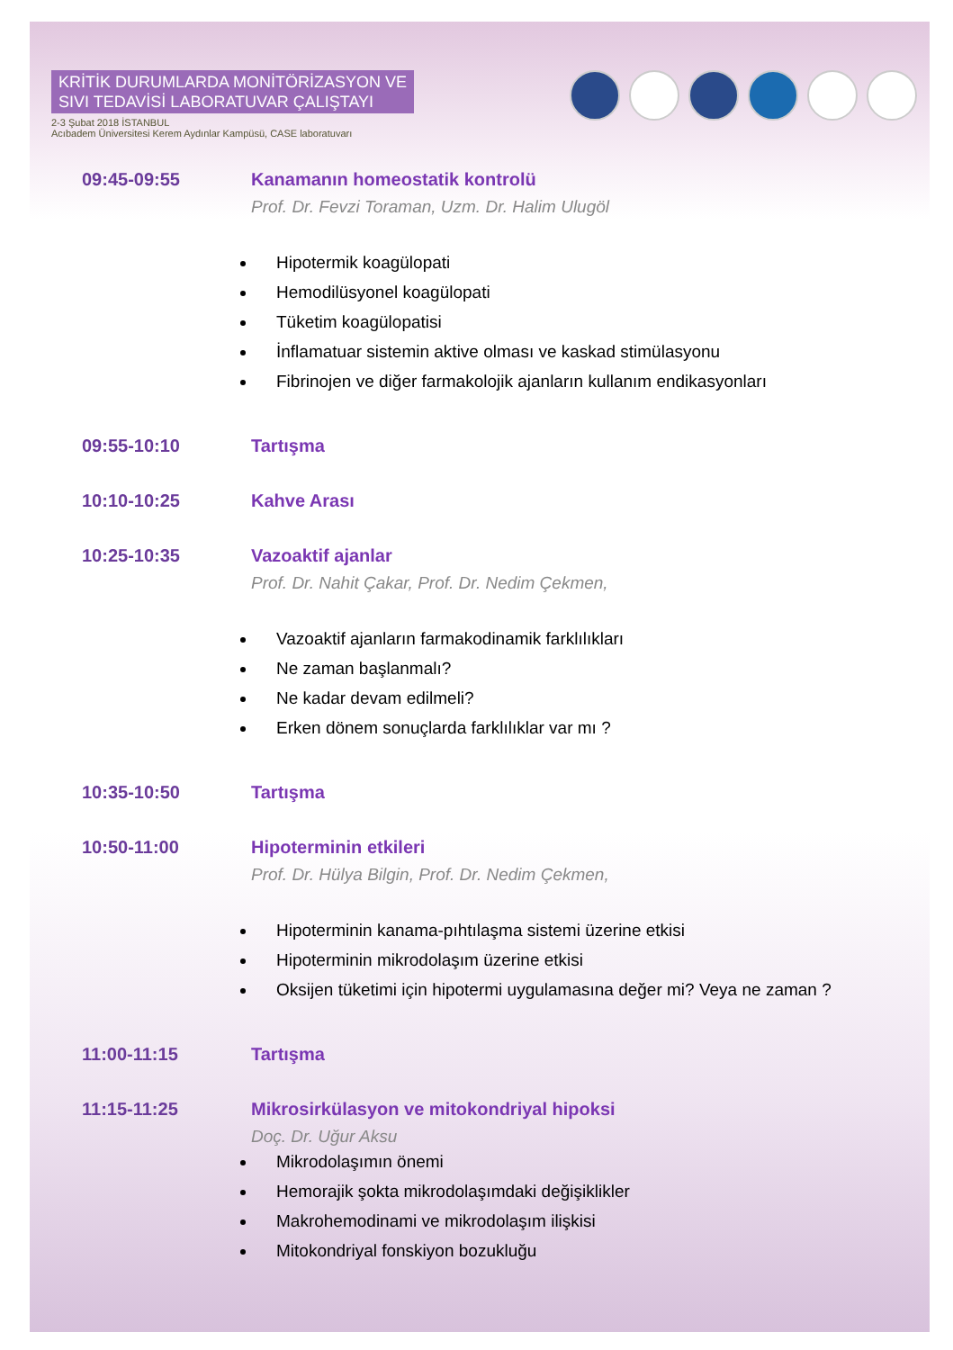KRİTİK DURUMLARDA MONİTÖRİZASYON VE
SIVI TEDAVİSİ LABORATUVAR ÇALIŞTAYI
2-3 Şubat 2018 İSTANBUL
Acıbadem Üniversitesi Kerem Aydınlar Kampüsü, CASE laboratuvarı
09:45-09:55 Kanamanın homeostatik kontrolü
Prof. Dr. Fevzi Toraman, Uzm. Dr. Halim Ulugöl
Hipotermik koagülopati
Hemodilüsyonel koagülopati
Tüketim koagülopatisi
İnflamatuar sistemin aktive olması ve kaskad stimülasyonu
Fibrinojen ve diğer farmakolojik ajanların kullanım endikasyonları
09:55-10:10 Tartışma
10:10-10:25 Kahve Arası
10:25-10:35 Vazoaktif ajanlar
Prof. Dr. Nahit Çakar, Prof. Dr. Nedim Çekmen,
Vazoaktif ajanların farmakodinamik farklılıkları
Ne zaman başlanmalı?
Ne kadar devam edilmeli?
Erken dönem sonuçlarda farklılıklar var mı ?
10:35-10:50 Tartışma
10:50-11:00 Hipoterminin etkileri
Prof. Dr. Hülya Bilgin, Prof. Dr. Nedim Çekmen,
Hipoterminin kanama-pıhtılaşma sistemi üzerine etkisi
Hipoterminin mikrodolaşım üzerine etkisi
Oksijen tüketimi için hipotermi uygulamasına değer mi? Veya ne zaman ?
11:00-11:15 Tartışma
11:15-11:25 Mikrosirkülasyon ve mitokondriyal hipoksi
Doç. Dr. Uğur Aksu
Mikrodolaşımın önemi
Hemorajik şokta mikrodolaşımdaki değişiklikler
Makrohemodinami ve mikrodolaşım ilişkisi
Mitokondriyal fonskiyon bozukluğu